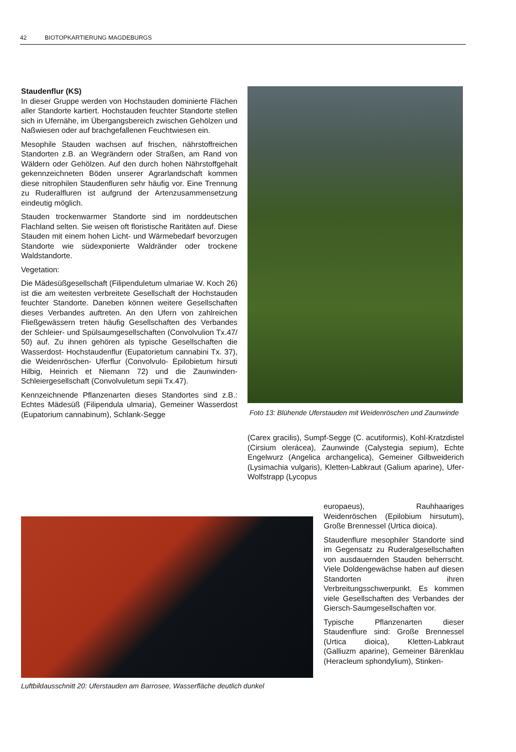42 BIOTOPKARTIERUNG MAGDEBURGS
Staudenflur (KS)
In dieser Gruppe werden von Hochstauden dominierte Flächen aller Standorte kartiert. Hochstauden feuchter Standorte stellen sich in Ufernähe, im Übergangsbereich zwischen Gehölzen und Naßwiesen oder auf brachgefallenen Feuchtwiesen ein.
Mesophile Stauden wachsen auf frischen, nährstoffreichen Standorten z.B. an Wegrändern oder Straßen, am Rand von Wäldern oder Gehölzen. Auf den durch hohen Nährstoffgehalt gekennzeichneten Böden unserer Agrarlandschaft kommen diese nitrophilen Staudenfluren sehr häufig vor. Eine Trennung zu Ruderalfluren ist aufgrund der Artenzusammensetzung eindeutig möglich.
Stauden trockenwarmer Standorte sind im norddeutschen Flachland selten. Sie weisen oft floristische Raritäten auf. Diese Stauden mit einem hohen Licht- und Wärmebedarf bevorzugen Standorte wie südexponierte Waldränder oder trockene Waldstandorte.
Vegetation:
Die Mädesüßgesellschaft (Filipenduletum ulmariae W. Koch 26) ist die am weitesten verbreitete Gesellschaft der Hochstauden feuchter Standorte. Daneben können weitere Gesellschaften dieses Verbandes auftreten. An den Ufern von zahlreichen Fließgewässern treten häufig Gesellschaften des Verbandes der Schleier- und Spülsaumgesellschaften (Convolvulion Tx.47/ 50) auf. Zu ihnen gehören als typische Gesellschaften die Wasserdost- Hochstaudenflur (Eupatorietum cannabini Tx. 37), die Weidenröschen- Uferflur (Convolvulo- Epilobietum hirsuti Hilbig, Heinrich et Niemann 72) und die Zaunwinden- Schleiergesellschaft (Convolvuletum sepii Tx.47).
Kennzeichnende Pflanzenarten dieses Standortes sind z.B.: Echtes Mädesüß (Filipendula ulmaria), Gemeiner Wasserdost (Eupatorium cannabinum), Schlank-Segge
Foto 13: Blühende Uferstauden mit Weidenröschen und Zaunwinde
(Carex gracilis), Sumpf-Segge (C. acutiformis), Kohl-Kratzdistel (Cirsium olerácea), Zaunwinde (Calystegia sepium), Echte Engelwurz (Angelica archangelica), Gemeiner Gilbweiderich (Lysimachia vulgaris), Kletten-Labkraut (Galium aparine), Ufer-Wolfstrapp (Lycopus
europaeus), Rauhhaariges Weidenröschen (Epilobium hirsutum), Große Brennessel (Urtica dioica).
Staudenflure mesophiler Standorte sind im Gegensatz zu Ruderalgesellschaften von ausdauernden Stauden beherrscht. Viele Doldengewächse haben auf diesen Standorten ihren Verbreitungsschwerpunkt. Es kommen viele Gesellschaften des Verbandes der Giersch-Saumgesellschaften vor.
Typische Pflanzenarten dieser Staudenflure sind: Große Brennessel (Urtica dioica), Kletten-Labkraut (Galliuzm aparine), Gemeiner Bärenklau (Heracleum sphondylium), Stinken-
Luftbildausschnitt 20: Uferstauden am Barrosee, Wasserfläche deutlich dunkel